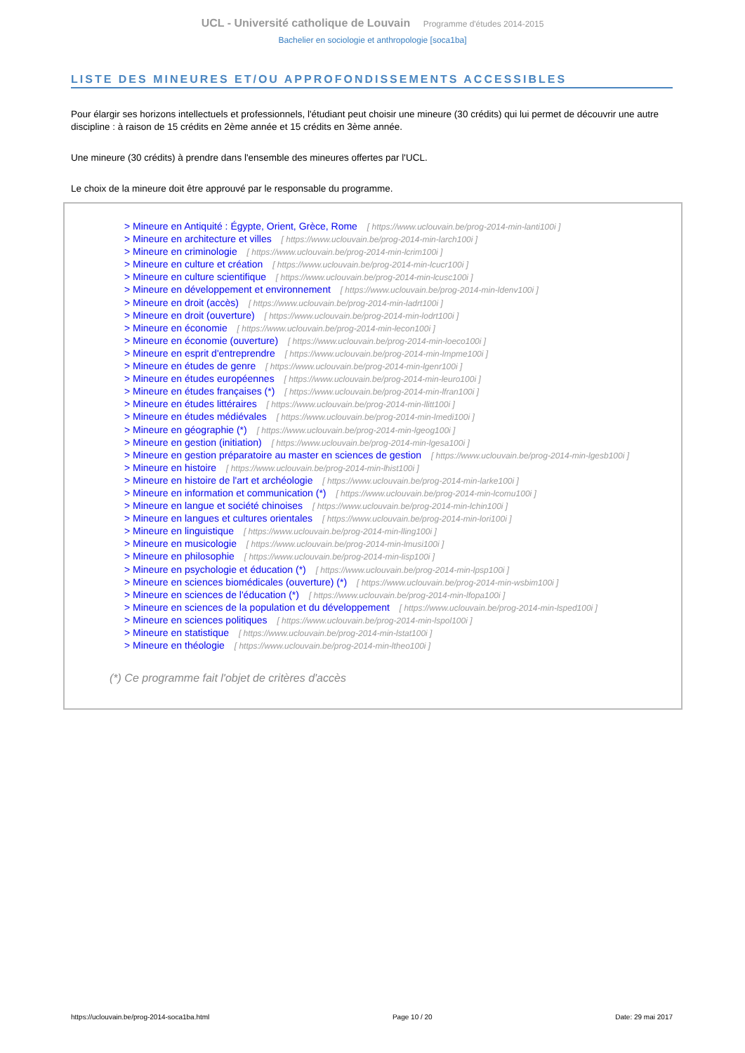UCL - Université catholique de Louvain Programme d'études 2014-2015
Bachelier en sociologie et anthropologie [soca1ba]
LISTE DES MINEURES ET/OU APPROFONDISSEMENTS ACCESSIBLES
Pour élargir ses horizons intellectuels et professionnels, l'étudiant peut choisir une mineure (30 crédits) qui lui permet de découvrir une autre discipline : à raison de 15 crédits en 2ème année et 15 crédits en 3ème année.
Une mineure (30 crédits) à prendre dans l'ensemble des mineures offertes par l'UCL.
Le choix de la mineure doit être approuvé par le responsable du programme.
> Mineure en Antiquité : Égypte, Orient, Grèce, Rome [ https://www.uclouvain.be/prog-2014-min-lanti100i ]
> Mineure en architecture et villes [ https://www.uclouvain.be/prog-2014-min-larch100i ]
> Mineure en criminologie [ https://www.uclouvain.be/prog-2014-min-lcrim100i ]
> Mineure en culture et création [ https://www.uclouvain.be/prog-2014-min-lcucr100i ]
> Mineure en culture scientifique [ https://www.uclouvain.be/prog-2014-min-lcusc100i ]
> Mineure en développement et environnement [ https://www.uclouvain.be/prog-2014-min-ldenv100i ]
> Mineure en droit (accès) [ https://www.uclouvain.be/prog-2014-min-ladrt100i ]
> Mineure en droit (ouverture) [ https://www.uclouvain.be/prog-2014-min-lodrt100i ]
> Mineure en économie [ https://www.uclouvain.be/prog-2014-min-lecon100i ]
> Mineure en économie (ouverture) [ https://www.uclouvain.be/prog-2014-min-loeco100i ]
> Mineure en esprit d'entreprendre [ https://www.uclouvain.be/prog-2014-min-lmpme100i ]
> Mineure en études de genre [ https://www.uclouvain.be/prog-2014-min-lgenr100i ]
> Mineure en études européennes [ https://www.uclouvain.be/prog-2014-min-leuro100i ]
> Mineure en études françaises (*) [ https://www.uclouvain.be/prog-2014-min-lfran100i ]
> Mineure en études littéraires [ https://www.uclouvain.be/prog-2014-min-llitt100i ]
> Mineure en études médiévales [ https://www.uclouvain.be/prog-2014-min-lmedi100i ]
> Mineure en géographie (*) [ https://www.uclouvain.be/prog-2014-min-lgeog100i ]
> Mineure en gestion (initiation) [ https://www.uclouvain.be/prog-2014-min-lgesa100i ]
> Mineure en gestion préparatoire au master en sciences de gestion [ https://www.uclouvain.be/prog-2014-min-lgesb100i ]
> Mineure en histoire [ https://www.uclouvain.be/prog-2014-min-lhist100i ]
> Mineure en histoire de l'art et archéologie [ https://www.uclouvain.be/prog-2014-min-larke100i ]
> Mineure en information et communication (*) [ https://www.uclouvain.be/prog-2014-min-lcomu100i ]
> Mineure en langue et société chinoises [ https://www.uclouvain.be/prog-2014-min-lchin100i ]
> Mineure en langues et cultures orientales [ https://www.uclouvain.be/prog-2014-min-lori100i ]
> Mineure en linguistique [ https://www.uclouvain.be/prog-2014-min-lling100i ]
> Mineure en musicologie [ https://www.uclouvain.be/prog-2014-min-lmusi100i ]
> Mineure en philosophie [ https://www.uclouvain.be/prog-2014-min-lisp100i ]
> Mineure en psychologie et éducation (*) [ https://www.uclouvain.be/prog-2014-min-lpsp100i ]
> Mineure en sciences biomédicales (ouverture) (*) [ https://www.uclouvain.be/prog-2014-min-wsbim100i ]
> Mineure en sciences de l'éducation (*) [ https://www.uclouvain.be/prog-2014-min-lfopa100i ]
> Mineure en sciences de la population et du développement [ https://www.uclouvain.be/prog-2014-min-lsped100i ]
> Mineure en sciences politiques [ https://www.uclouvain.be/prog-2014-min-lspol100i ]
> Mineure en statistique [ https://www.uclouvain.be/prog-2014-min-lstat100i ]
> Mineure en théologie [ https://www.uclouvain.be/prog-2014-min-ltheo100i ]
(*) Ce programme fait l'objet de critères d'accès
https://uclouvain.be/prog-2014-soca1ba.html Page 10 / 20 Date: 29 mai 2017